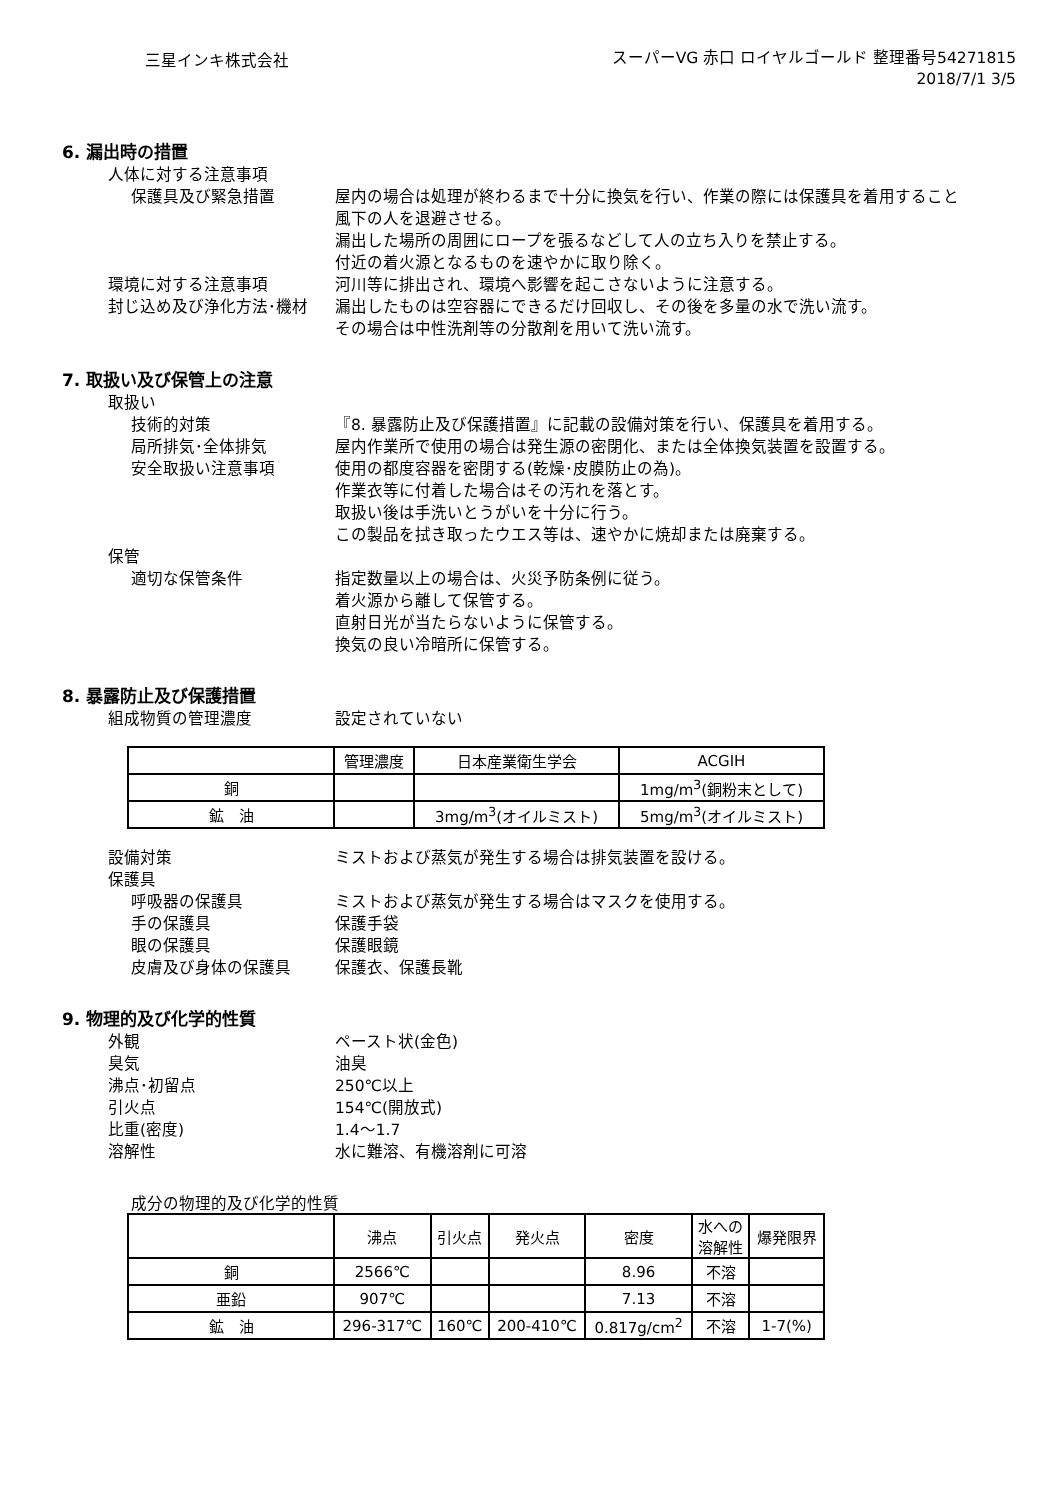三星インキ株式会社
スーパーVG 赤口 ロイヤルゴールド 整理番号54271815
2018/7/1 3/5
6. 漏出時の措置
人体に対する注意事項
保護具及び緊急措置 屋内の場合は処理が終わるまで十分に換気を行い、作業の際には保護具を着用すること
風下の人を退避させる。
漏出した場所の周囲にロープを張るなどして人の立ち入りを禁止する。
付近の着火源となるものを速やかに取り除く。
環境に対する注意事項 河川等に排出され、環境へ影響を起こさないように注意する。
封じ込め及び浄化方法･機材 漏出したものは空容器にできるだけ回収し、その後を多量の水で洗い流す。
その場合は中性洗剤等の分散剤を用いて洗い流す。
7. 取扱い及び保管上の注意
取扱い
技術的対策 『8. 暴露防止及び保護措置』に記載の設備対策を行い、保護具を着用する。
局所排気･全体排気 屋内作業所で使用の場合は発生源の密閉化、または全体換気装置を設置する。
安全取扱い注意事項 使用の都度容器を密閉する(乾燥･皮膜防止の為)。
作業衣等に付着した場合はその汚れを落とす。
取扱い後は手洗いとうがいを十分に行う。
この製品を拭き取ったウエス等は、速やかに焼却または廃棄する。
保管
適切な保管条件 指定数量以上の場合は、火災予防条例に従う。
着火源から離して保管する。
直射日光が当たらないように保管する。
換気の良い冷暗所に保管する。
8. 暴露防止及び保護措置
組成物質の管理濃度 設定されていない
| | 管理濃度 | 日本産業衛生学会 | ACGIH |
| --- | --- | --- | --- |
| 銅 | | | 1mg/m<sup>3</sup>(銅粉末として) |
| 鉱 油 | | 3mg/m<sup>3</sup>(オイルミスト) | 5mg/m<sup>3</sup>(オイルミスト) |
設備対策 ミストおよび蒸気が発生する場合は排気装置を設ける。
保護具
呼吸器の保護具 ミストおよび蒸気が発生する場合はマスクを使用する。
手の保護具 保護手袋
眼の保護具 保護眼鏡
皮膚及び身体の保護具 保護衣、保護長靴
9. 物理的及び化学的性質
外観 ペースト状(金色)
臭気 油臭
沸点･初留点 250℃以上
引火点 154℃(開放式)
比重(密度) 1.4～1.7
溶解性 水に難溶、有機溶剤に可溶
成分の物理的及び化学的性質
| | 沸点 | 引火点 | 発火点 | 密度 | 水への 溶解性 | 爆発限界 |
| --- | --- | --- | --- | --- | --- | --- |
| 銅 | 2566℃ | | | 8.96 | 不溶 | |
| 亜鉛 | 907℃ | | | 7.13 | 不溶 | |
| 鉱 油 | 296-317℃ | 160℃ | 200-410℃ | 0.817g/cm<sup>2</sup> | 不溶 | 1-7(%) |